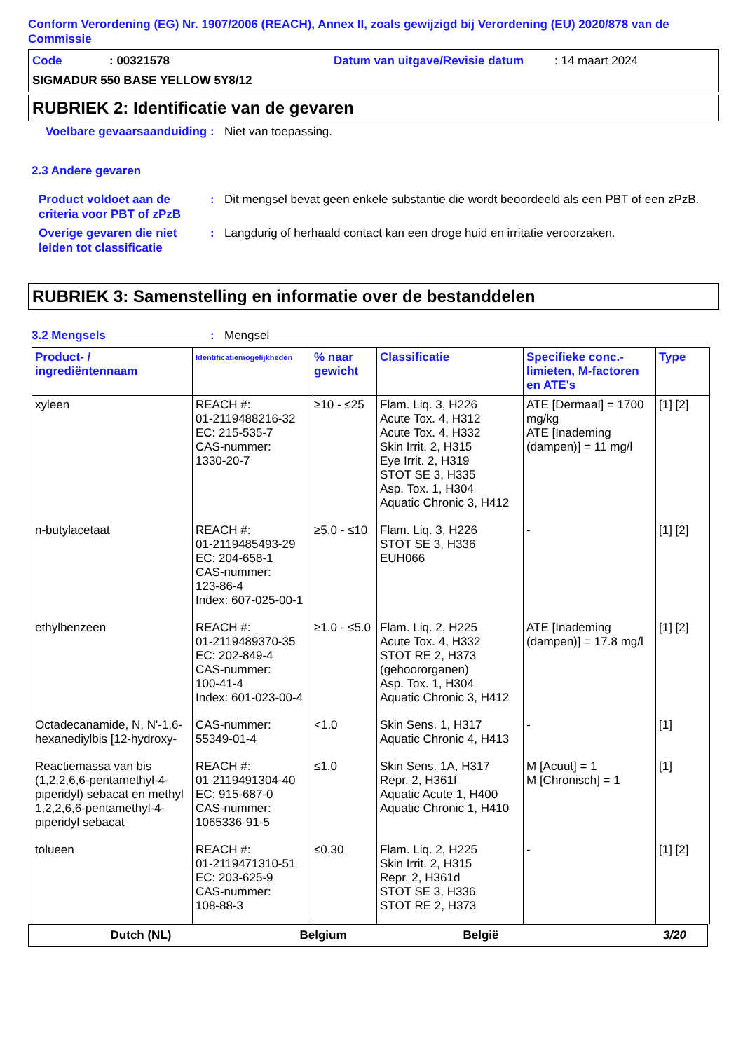Conform Verordening (EG) Nr. 1907/2006 (REACH), Annex II, zoals gewijzigd bij Verordening (EU) 2020/878 van de Commissie
Code: 00321578 Datum van uitgave/Revisie datum: 14 maart 2024
SIGMADUR 550 BASE YELLOW 5Y8/12
RUBRIEK 2: Identificatie van de gevaren
Voelbare gevaarsaanduiding
: Niet van toepassing.
2.3 Andere gevaren
Product voldoet aan de criteria voor PBT of zPzB
: Dit mengsel bevat geen enkele substantie die wordt beoordeeld als een PBT of een zPzB.
Overige gevaren die niet leiden tot classificatie
: Langdurig of herhaald contact kan een droge huid en irritatie veroorzaken.
RUBRIEK 3: Samenstelling en informatie over de bestanddelen
3.2 Mengsels : Mengsel
| Product- / ingrediëntennaam | Identificatiemogelijkheden | % naar gewicht | Classificatie | Specifieke conc.-limieten, M-factoren en ATE's | Type |
| --- | --- | --- | --- | --- | --- |
| xyleen | REACH #: 01-2119488216-32 EC: 215-535-7 CAS-nummer: 1330-20-7 | ≥10 - ≤25 | Flam. Liq. 3, H226 Acute Tox. 4, H312 Acute Tox. 4, H332 Skin Irrit. 2, H315 Eye Irrit. 2, H319 STOT SE 3, H335 Asp. Tox. 1, H304 Aquatic Chronic 3, H412 | ATE [Dermaal] = 1700 mg/kg ATE [Inademing (dampen)] = 11 mg/l | [1] [2] |
| n-butylacetaat | REACH #: 01-2119485493-29 EC: 204-658-1 CAS-nummer: 123-86-4 Index: 607-025-00-1 | ≥5.0 - ≤10 | Flam. Liq. 3, H226 STOT SE 3, H336 EUH066 | - | [1] [2] |
| ethylbenzeen | REACH #: 01-2119489370-35 EC: 202-849-4 CAS-nummer: 100-41-4 Index: 601-023-00-4 | ≥1.0 - ≤5.0 | Flam. Liq. 2, H225 Acute Tox. 4, H332 STOT RE 2, H373 (gehoororganen) Asp. Tox. 1, H304 Aquatic Chronic 3, H412 | ATE [Inademing (dampen)] = 17.8 mg/l | [1] [2] |
| Octadecanamide, N, N'-1,6-hexanediylbis [12-hydroxy- | CAS-nummer: 55349-01-4 | <1.0 | Skin Sens. 1, H317 Aquatic Chronic 4, H413 | - | [1] |
| Reactiemassa van bis (1,2,2,6,6-pentamethyl-4-piperidyl) sebacat en methyl 1,2,2,6,6-pentamethyl-4-piperidyl sebacat | REACH #: 01-2119491304-40 EC: 915-687-0 CAS-nummer: 1065336-91-5 | ≤1.0 | Skin Sens. 1A, H317 Repr. 2, H361f Aquatic Acute 1, H400 Aquatic Chronic 1, H410 | M [Acuut] = 1 M [Chronisch] = 1 | [1] |
| tolueen | REACH #: 01-2119471310-51 EC: 203-625-9 CAS-nummer: 108-88-3 | ≤0.30 | Flam. Liq. 2, H225 Skin Irrit. 2, H315 Repr. 2, H361d STOT SE 3, H336 STOT RE 2, H373 | - | [1] [2] |
Dutch (NL) Belgium België 3/20